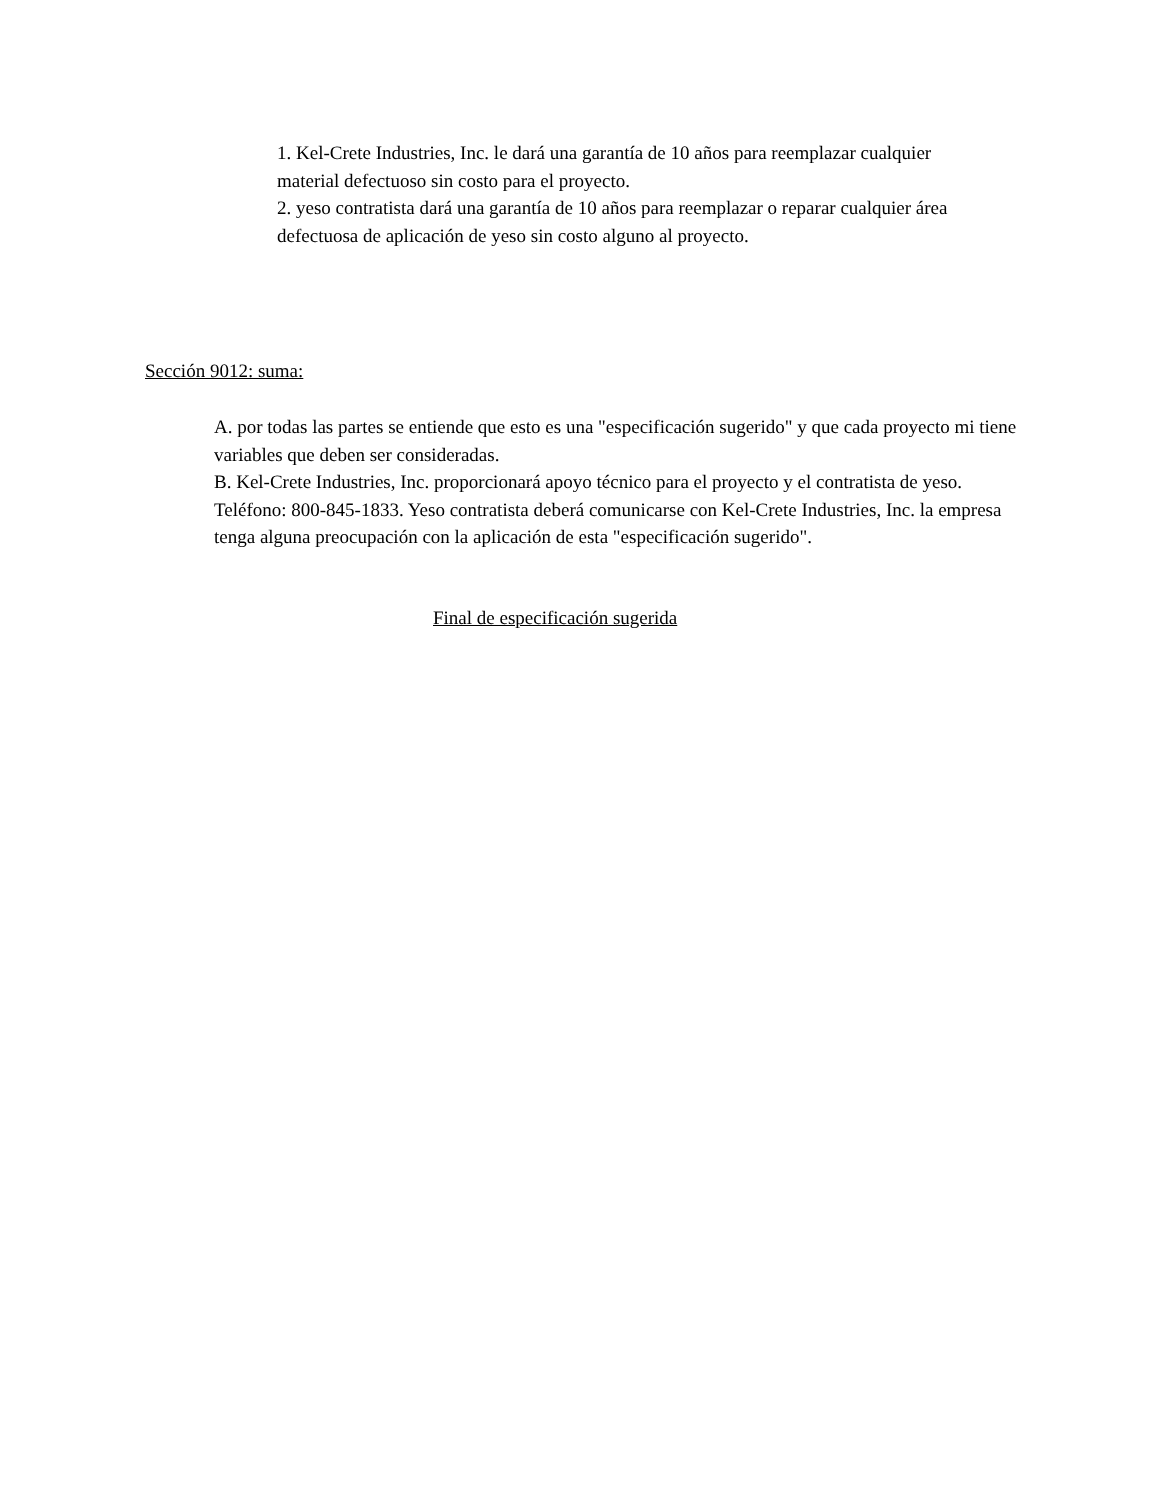1. Kel-Crete Industries, Inc. le dará una garantía de 10 años para reemplazar cualquier material defectuoso sin costo para el proyecto.
2. yeso contratista dará una garantía de 10 años para reemplazar o reparar cualquier área defectuosa de aplicación de yeso sin costo alguno al proyecto.
Sección 9012: suma:
A. por todas las partes se entiende que esto es una "especificación sugerido" y que cada proyecto mi tiene variables que deben ser consideradas.
B. Kel-Crete Industries, Inc. proporcionará apoyo técnico para el proyecto y el contratista de yeso. Teléfono: 800-845-1833. Yeso contratista deberá comunicarse con Kel-Crete Industries, Inc. la empresa tenga alguna preocupación con la aplicación de esta "especificación sugerido".
Final de especificación sugerida